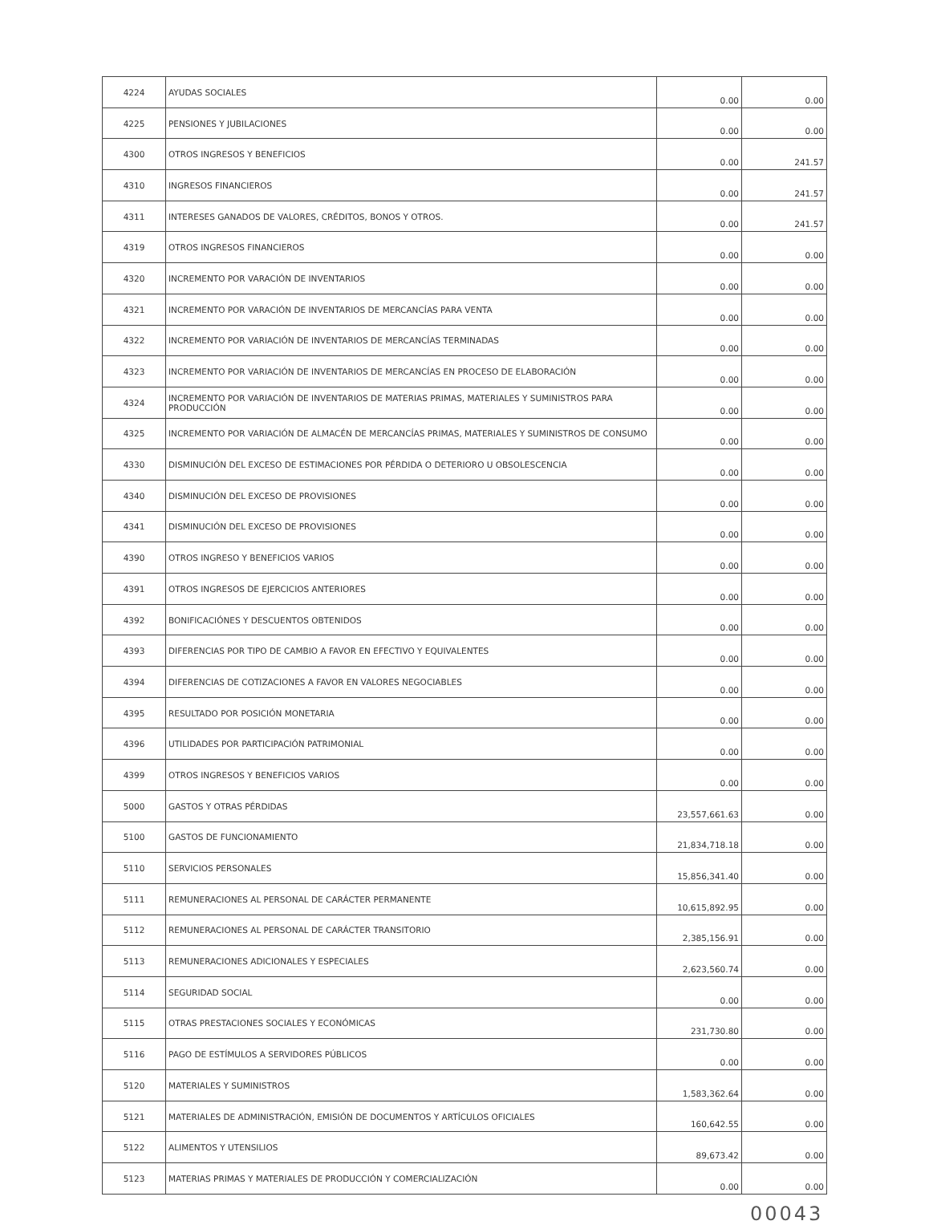| 4224 | AYUDAS SOCIALES | 0.00 | 0.00 |
| 4225 | PENSIONES Y JUBILACIONES | 0.00 | 0.00 |
| 4300 | OTROS INGRESOS Y BENEFICIOS | 0.00 | 241.57 |
| 4310 | INGRESOS FINANCIEROS | 0.00 | 241.57 |
| 4311 | INTERESES GANADOS DE VALORES, CRÉDITOS, BONOS Y OTROS. | 0.00 | 241.57 |
| 4319 | OTROS INGRESOS FINANCIEROS | 0.00 | 0.00 |
| 4320 | INCREMENTO POR VARACIÓN DE INVENTARIOS | 0.00 | 0.00 |
| 4321 | INCREMENTO POR VARACIÓN DE INVENTARIOS DE MERCANCÍAS PARA VENTA | 0.00 | 0.00 |
| 4322 | INCREMENTO POR VARIACIÓN DE INVENTARIOS DE MERCANCÍAS TERMINADAS | 0.00 | 0.00 |
| 4323 | INCREMENTO POR VARIACIÓN DE INVENTARIOS DE MERCANCÍAS EN PROCESO DE ELABORACIÓN | 0.00 | 0.00 |
| 4324 | INCREMENTO POR VARIACIÓN DE INVENTARIOS DE MATERIAS PRIMAS, MATERIALES Y SUMINISTROS PARA PRODUCCIÓN | 0.00 | 0.00 |
| 4325 | INCREMENTO POR VARIACIÓN DE ALMACÉN DE MERCANCÍAS PRIMAS, MATERIALES Y SUMINISTROS DE CONSUMO | 0.00 | 0.00 |
| 4330 | DISMINUCIÓN DEL EXCESO DE ESTIMACIONES POR PÉRDIDA O DETERIORO U OBSOLESCENCIA | 0.00 | 0.00 |
| 4340 | DISMINUCIÓN DEL EXCESO DE PROVISIONES | 0.00 | 0.00 |
| 4341 | DISMINUCIÓN DEL EXCESO DE PROVISIONES | 0.00 | 0.00 |
| 4390 | OTROS INGRESO Y BENEFICIOS VARIOS | 0.00 | 0.00 |
| 4391 | OTROS INGRESOS DE EJERCICIOS ANTERIORES | 0.00 | 0.00 |
| 4392 | BONIFICACIÓNES Y DESCUENTOS OBTENIDOS | 0.00 | 0.00 |
| 4393 | DIFERENCIAS POR TIPO DE CAMBIO A FAVOR EN EFECTIVO Y EQUIVALENTES | 0.00 | 0.00 |
| 4394 | DIFERENCIAS DE COTIZACIONES A FAVOR EN VALORES NEGOCIABLES | 0.00 | 0.00 |
| 4395 | RESULTADO POR POSICIÓN MONETARIA | 0.00 | 0.00 |
| 4396 | UTILIDADES POR PARTICIPACIÓN PATRIMONIAL | 0.00 | 0.00 |
| 4399 | OTROS INGRESOS Y BENEFICIOS VARIOS | 0.00 | 0.00 |
| 5000 | GASTOS Y OTRAS PÉRDIDAS | 23,557,661.63 | 0.00 |
| 5100 | GASTOS DE FUNCIONAMIENTO | 21,834,718.18 | 0.00 |
| 5110 | SERVICIOS PERSONALES | 15,856,341.40 | 0.00 |
| 5111 | REMUNERACIONES AL PERSONAL DE CARÁCTER PERMANENTE | 10,615,892.95 | 0.00 |
| 5112 | REMUNERACIONES AL PERSONAL DE CARÁCTER TRANSITORIO | 2,385,156.91 | 0.00 |
| 5113 | REMUNERACIONES ADICIONALES Y ESPECIALES | 2,623,560.74 | 0.00 |
| 5114 | SEGURIDAD SOCIAL | 0.00 | 0.00 |
| 5115 | OTRAS PRESTACIONES SOCIALES Y ECONÓMICAS | 231,730.80 | 0.00 |
| 5116 | PAGO DE ESTÍMULOS A SERVIDORES PÚBLICOS | 0.00 | 0.00 |
| 5120 | MATERIALES Y SUMINISTROS | 1,583,362.64 | 0.00 |
| 5121 | MATERIALES DE ADMINISTRACIÓN, EMISIÓN DE DOCUMENTOS Y ARTÍCULOS OFICIALES | 160,642.55 | 0.00 |
| 5122 | ALIMENTOS Y UTENSILIOS | 89,673.42 | 0.00 |
| 5123 | MATERIAS PRIMAS Y MATERIALES DE PRODUCCIÓN Y COMERCIALIZACIÓN | 0.00 | 0.00 |
00043